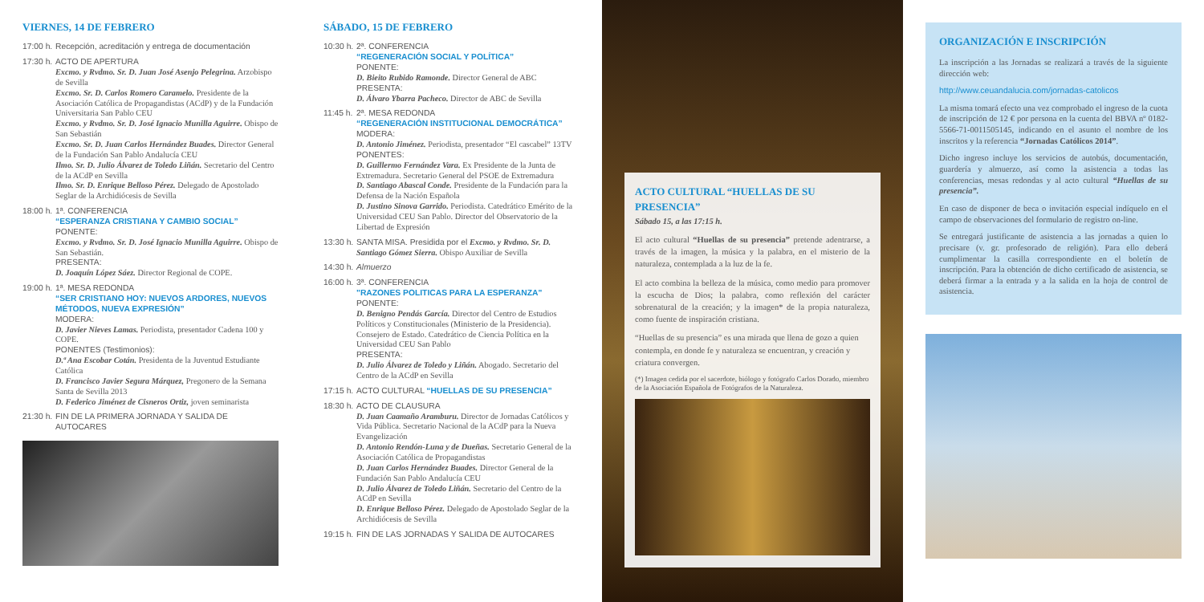VIERNES, 14 DE FEBRERO
17:00 h. Recepción, acreditación y entrega de documentación
17:30 h.
ACTO DE APERTURA
Excmo. y Rvdmo. Sr. D. Juan José Asenjo Pelegrina. Arzobispo de Sevilla
Excmo. Sr. D. Carlos Romero Caramelo. Presidente de la Asociación Católica de Propagandistas (ACdP) y de la Fundación Universitaria San Pablo CEU
Excmo. y Rvdmo. Sr. D. José Ignacio Munilla Aguirre. Obispo de San Sebastián
Excmo. Sr. D. Juan Carlos Hernández Buades. Director General de la Fundación San Pablo Andalucía CEU
Ilmo. Sr. D. Julio Álvarez de Toledo Liñán. Secretario del Centro de la ACdP en Sevilla
Ilmo. Sr. D. Enrique Belloso Pérez. Delegado de Apostolado Seglar de la Archidiócesis de Sevilla
18:00 h.
1ª. CONFERENCIA
“ESPERANZA CRISTIANA Y CAMBIO SOCIAL”
PONENTE:
Excmo. y Rvdmo. Sr. D. José Ignacio Munilla Aguirre. Obispo de San Sebastián.
PRESENTA:
D. Joaquín López Sáez. Director Regional de COPE.
19:00 h.
1ª. MESA REDONDA
“SER CRISTIANO HOY: NUEVOS ARDORES, NUEVOS MÉTODOS, NUEVA EXPRESIÓN”
MODERA:
D. Javier Nieves Lamas. Periodista, presentador Cadena 100 y COPE.
PONENTES (Testimonios):
D.ª Ana Escobar Cotán. Presidenta de la Juventud Estudiante Católica
D. Francisco Javier Segura Márquez, Pregonero de la Semana Santa de Sevilla 2013
D. Federico Jiménez de Cisneros Ortiz, joven seminarista
21:30 h. FIN DE LA PRIMERA JORNADA Y SALIDA DE AUTOCARES
SÁBADO, 15 DE FEBRERO
10:30 h.
2ª. CONFERENCIA
“REGENERACIÓN SOCIAL Y POLÍTICA”
PONENTE:
D. Bieito Rubido Ramonde. Director General de ABC
PRESENTA:
D. Álvaro Ybarra Pacheco. Director de ABC de Sevilla
11:45 h.
2ª. MESA REDONDA
“REGENERACIÓN INSTITUCIONAL DEMOCRÁTICA”
MODERA:
D. Antonio Jiménez. Periodista, presentador “El cascabel” 13TV
PONENTES:
D. Guillermo Fernández Vara. Ex Presidente de la Junta de Extremadura. Secretario General del PSOE de Extremadura
D. Santiago Abascal Conde. Presidente de la Fundación para la Defensa de la Nación Española
D. Justino Sinova Garrido. Periodista. Catedrático Emérito de la Universidad CEU San Pablo. Director del Observatorio de la Libertad de Expresión
13:30 h.
SANTA MISA. Presidida por el Excmo. y Rvdmo. Sr. D. Santiago Gómez Sierra. Obispo Auxiliar de Sevilla
14:30 h. Almuerzo
16:00 h.
3ª. CONFERENCIA
"RAZONES POLITICAS PARA LA ESPERANZA"
PONENTE:
D. Benigno Pendás García. Director del Centro de Estudios Políticos y Constitucionales (Ministerio de la Presidencia). Consejero de Estado. Catedrático de Ciencia Política en la Universidad CEU San Pablo
PRESENTA:
D. Julio Álvarez de Toledo y Liñán. Abogado. Secretario del Centro de la ACdP en Sevilla
17:15 h. ACTO CULTURAL “HUELLAS DE SU PRESENCIA”
18:30 h.
ACTO DE CLAUSURA
D. Juan Caamaño Aramburu. Director de Jornadas Católicos y Vida Pública. Secretario Nacional de la ACdP para la Nueva Evangelización
D. Antonio Rendón-Luna y de Dueñas. Secretario General de la Asociación Católica de Propagandistas
D. Juan Carlos Hernández Buades. Director General de la Fundación San Pablo Andalucía CEU
D. Julio Álvarez de Toledo Liñán. Secretario del Centro de la ACdP en Sevilla
D. Enrique Belloso Pérez. Delegado de Apostolado Seglar de la Archidiócesis de Sevilla
19:15 h. FIN DE LAS JORNADAS Y SALIDA DE AUTOCARES
ACTO CULTURAL “HUELLAS DE SU PRESENCIA”
Sábado 15, a las 17:15 h.
El acto cultural “Huellas de su presencia” pretende adentrarse, a través de la imagen, la música y la palabra, en el misterio de la naturaleza, contemplada a la luz de la fe.
El acto combina la belleza de la música, como medio para promover la escucha de Dios; la palabra, como reflexión del carácter sobrenatural de la creación; y la imagen* de la propia naturaleza, como fuente de inspiración cristiana.
“Huellas de su presencia” es una mirada que llena de gozo a quien contempla, en donde fe y naturaleza se encuentran, y creación y criatura convergen.
(*) Imagen cedida por el sacerdote, biólogo y fotógrafo Carlos Dorado, miembro de la Asociación Española de Fotógrafos de la Naturaleza.
ORGANIZACIÓN E INSCRIPCIÓN
La inscripción a las Jornadas se realizará a través de la siguiente dirección web:
http://www.ceuandalucia.com/jornadas-catolicos
La misma tomará efecto una vez comprobado el ingreso de la cuota de inscripción de 12 € por persona en la cuenta del BBVA nº 0182-5566-71-0011505145, indicando en el asunto el nombre de los inscritos y la referencia “Jornadas Católicos 2014”.
Dicho ingreso incluye los servicios de autobús, documentación, guardería y almuerzo, así como la asistencia a todas las conferencias, mesas redondas y al acto cultural “Huellas de su presencia”.
En caso de disponer de beca o invitación especial indíquelo en el campo de observaciones del formulario de registro on-line.
Se entregará justificante de asistencia a las jornadas a quien lo precisare (v. gr. profesorado de religión). Para ello deberá cumplimentar la casilla correspondiente en el boletín de inscripción. Para la obtención de dicho certificado de asistencia, se deberá firmar a la entrada y a la salida en la hoja de control de asistencia.